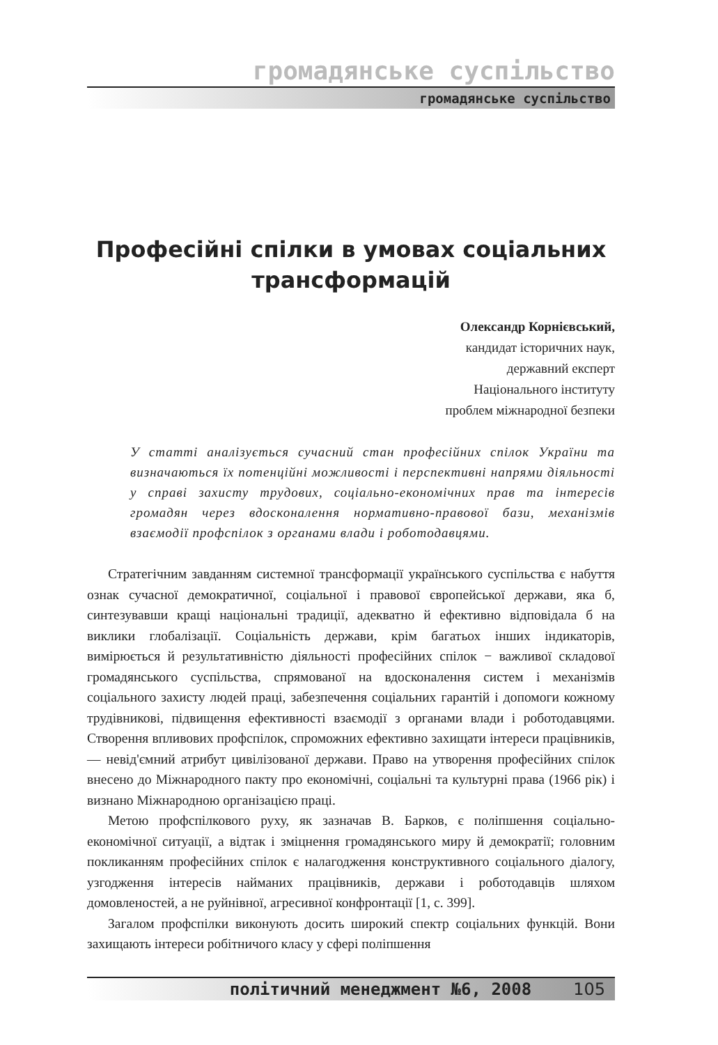громадянське суспільство
громадянське суспільство
Професійні спілки в умовах соціальних трансформацій
Олександр Корнієвський,
кандидат історичних наук,
державний експерт
Національного інституту
проблем міжнародної безпеки
У статті аналізується сучасний стан професійних спілок України та визначаються їх потенційні можливості і перспективні напрями діяльності у справі захисту трудових, соціально-економічних прав та інтересів громадян через вдосконалення нормативно-правової бази, механізмів взаємодії профспілок з органами влади і роботодавцями.
Стратегічним завданням системної трансформації українського суспільства є набуття ознак сучасної демократичної, соціальної і правової європейської держави, яка б, синтезувавши кращі національні традиції, адекватно й ефективно відповідала б на виклики глобалізації. Соціальність держави, крім багатьох інших індикаторів, вимірюється й результативністю діяльності професійних спілок − важливої складової громадянського суспільства, спрямованої на вдосконалення систем і механізмів соціального захисту людей праці, забезпечення соціальних гарантій і допомоги кожному трудівникові, підвищення ефективності взаємодії з органами влади і роботодавцями. Створення впливових профспілок, спроможних ефективно захищати інтереси працівників, — невід'ємний атрибут цивілізованої держави. Право на утворення професійних спілок внесено до Міжнародного пакту про економічні, соціальні та культурні права (1966 рік) і визнано Міжнародною організацією праці.
Метою профспілкового руху, як зазначав В. Барков, є поліпшення соціально-економічної ситуації, а відтак і зміцнення громадянського миру й демократії; головним покликанням професійних спілок є налагодження конструктивного соціального діалогу, узгодження інтересів найманих працівників, держави і роботодавців шляхом домовленостей, а не руйнівної, агресивної конфронтації [1, с. 399].
Загалом профспілки виконують досить широкий спектр соціальних функцій. Вони захищають інтереси робітничого класу у сфері поліпшення
політичний менеджмент №6, 2008 105